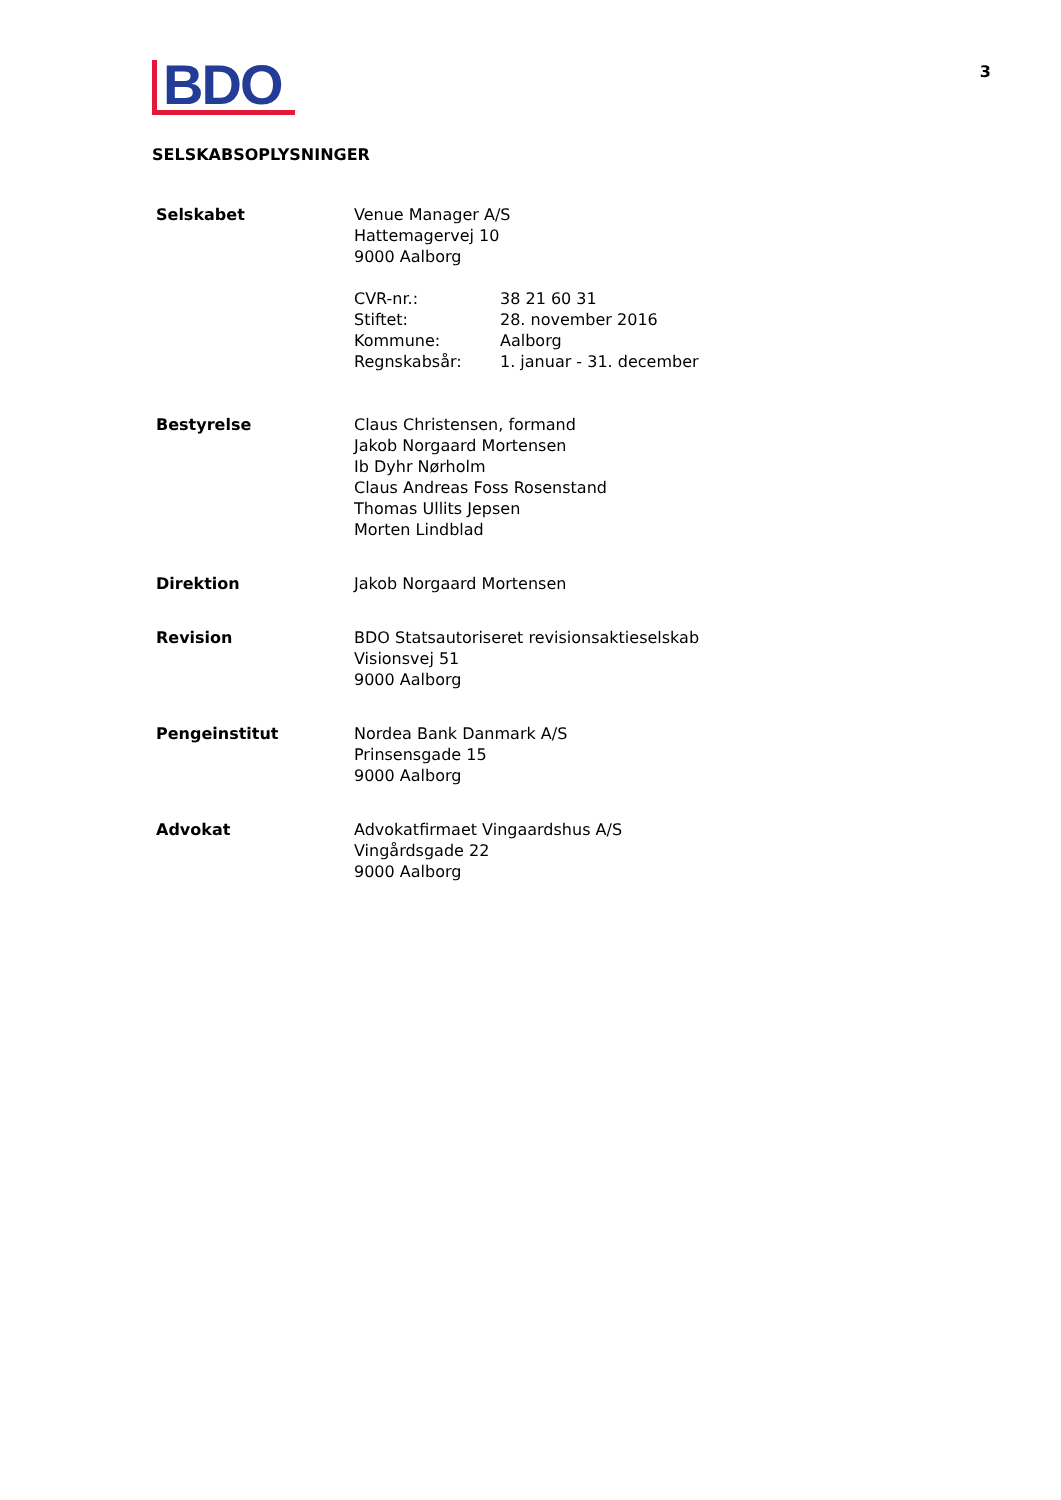3
BDO
SELSKABSOPLYSNINGER
| Selskabet | Venue Manager A/S Hattemagervej 10 9000 Aalborg / CVR-nr.: / 38 21 60 31 / / Stiftet: / 28. november 2016 / / Kommune: / Aalborg / / Regnskabsår: / 1. januar - 31. december / |
| Bestyrelse | Claus Christensen, formand Jakob Norgaard Mortensen Ib Dyhr Nørholm Claus Andreas Foss Rosenstand Thomas Ullits Jepsen Morten Lindblad |
| Direktion | Jakob Norgaard Mortensen |
| Revision | BDO Statsautoriseret revisionsaktieselskab Visionsvej 51 9000 Aalborg |
| Pengeinstitut | Nordea Bank Danmark A/S Prinsensgade 15 9000 Aalborg |
| Advokat | Advokatfirmaet Vingaardshus A/S Vingårdsgade 22 9000 Aalborg |